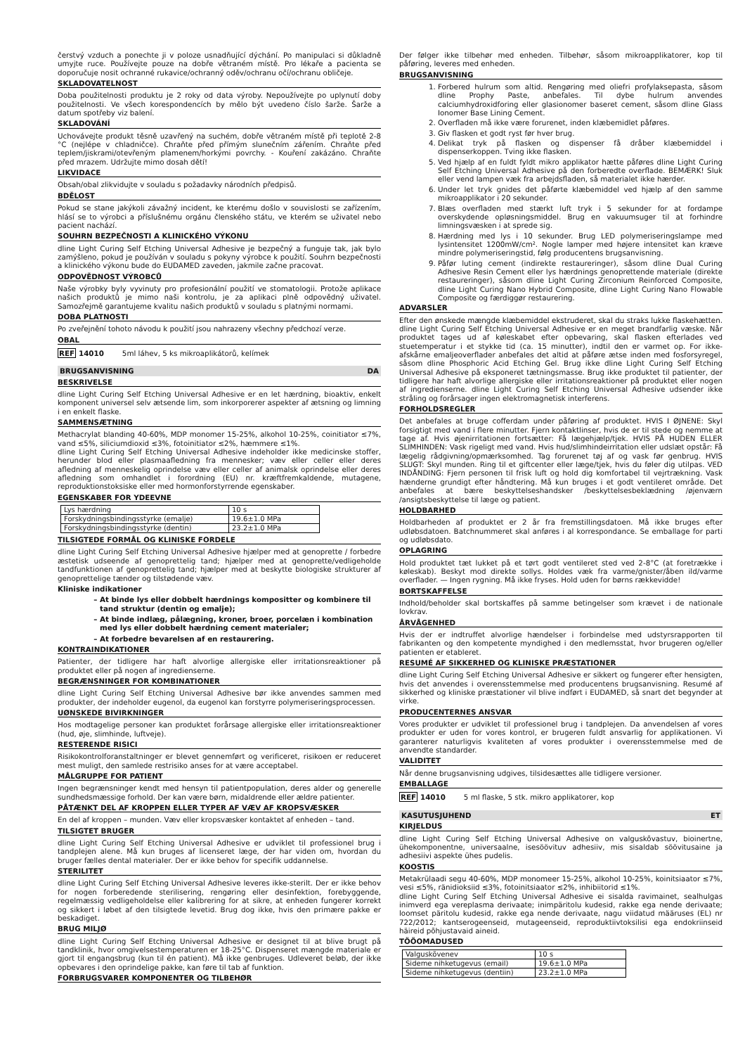čerstvý vzduch a ponechte ji v poloze usnadňující dýchání. Po manipulaci si důkladně umyjte ruce. Používejte pouze na dobře větraném místě. Pro lékaře a pacienta se doporučuje nosit ochranné rukavice/ochranný oděv/ochranu očí/ochranu obličeje.
SKLADOVATELNOST
Doba použitelnosti produktu je 2 roky od data výroby. Nepoužívejte po uplynutí doby použitelnosti. Ve všech korespondencích by mělo být uvedeno číslo šarže. Šarže a datum spotřeby viz balení.
SKLADOVÁNÍ
Uchovávejte produkt těsně uzavřený na suchém, dobře větraném místě při teplotě 2-8 °C (nejlépe v chladničce). Chraňte před přímým slunečním zářením. Chraňte před teplem/jiskrami/otevřeným plamenem/horkými povrchy. - Kouření zakázáno. Chraňte před mrazem. Udržujte mimo dosah dětí!
LIKVIDACE
Obsah/obal zlikvidujte v souladu s požadavky národních předpisů.
BDĚLOST
Pokud se stane jakýkoli závažný incident, ke kterému došlo v souvislosti se zařízením, hlásí se to výrobci a příslušnému orgánu členského státu, ve kterém se uživatel nebo pacient nachází.
SOUHRN BEZPEČNOSTI A KLINICKÉHO VÝKONU
dline Light Curing Self Etching Universal Adhesive je bezpečný a funguje tak, jak bylo zamýšleno, pokud je používán v souladu s pokyny výrobce k použití. Souhrn bezpečnosti a klinického výkonu bude do EUDAMED zaveden, jakmile začne pracovat.
ODPOVĚDNOST VÝROBCŮ
Naše výrobky byly vyvinuty pro profesionální použití ve stomatologii. Protože aplikace našich produktů je mimo naši kontrolu, je za aplikaci plně odpovědný uživatel. Samozřejmě garantujeme kvalitu našich produktů v souladu s platnými normami.
DOBA PLATNOSTI
Po zveřejnění tohoto návodu k použití jsou nahrazeny všechny předchozí verze.
OBAL
REF 14010 5ml láhev, 5 ks mikroaplikátorů, kelímek
BRUGSANVISNING DA
BESKRIVELSE
dline Light Curing Self Etching Universal Adhesive er en let hærdning, bioaktiv, enkelt komponent universel selv ætsende lim, som inkorporerer aspekter af ætsning og limning i en enkelt flaske.
SAMMENSÆTNING
Methacrylat blanding 40-60%, MDP monomer 15-25%, alkohol 10-25%, coinitiator ≤7%, vand ≤5%, siliciumdioxid ≤3%, fotoinitiator ≤2%, hæmmere ≤1%.
dline Light Curing Self Etching Universal Adhesive indeholder ikke medicinske stoffer, herunder blod eller plasmaafledning fra mennesker; væv eller celler eller deres afledning af menneskelig oprindelse væv eller celler af animalsk oprindelse eller deres afledning som omhandlet i forordning (EU) nr. kræftfremkaldende, mutagene, reproduktionstoksiske eller med hormonforstyrrende egenskaber.
EGENSKABER FOR YDEEVNE
| Lys hærdning | 10 s |
| Forskydningsbindingsstyrke (emalje) | 19.6±1.0 MPa |
| Forskydningsbindingsstyrke (dentin) | 23.2±1.0 MPa |
TILSIGTEDE FORMÅL OG KLINISKE FORDELE
dline Light Curing Self Etching Universal Adhesive hjælper med at genoprette / forbedre æstetisk udseende af genoprettelig tand; hjælper med at genoprette/vedligeholde tandfunktionen af genoprettelig tand; hjælper med at beskytte biologiske strukturer af genoprettelige tænder og tilstødende væv.
Kliniske indikationer
At binde lys eller dobbelt hærdnings kompositter og kombinere til tand struktur (dentin og emalje);
At binde indlæg, pålægning, kroner, broer, porcelæn i kombination med lys eller dobbelt hærdning cement materialer;
At forbedre bevarelsen af en restaurering.
KONTRAINDIKATIONER
Patienter, der tidligere har haft alvorlige allergiske eller irritationsreaktioner på produktet eller på nogen af ingredienserne.
BEGRÆNSNINGER FOR KOMBINATIONER
dline Light Curing Self Etching Universal Adhesive bør ikke anvendes sammen med produkter, der indeholder eugenol, da eugenol kan forstyrre polymeriseringsprocessen.
UØNSKEDE BIVIRKNINGER
Hos modtagelige personer kan produktet forårsage allergiske eller irritationsreaktioner (hud, øje, slimhinde, luftveje).
RESTERENDE RISICI
Risikokontrolforanstaltninger er blevet gennemført og verificeret, risikoen er reduceret mest muligt, den samlede restrisiko anses for at være acceptabel.
MÅLGRUPPE FOR PATIENT
Ingen begrænsninger kendt med hensyn til patientpopulation, deres alder og generelle sundhedsmæssige forhold. Der kan være børn, midaldrende eller ældre patienter.
PÅTÆNKT DEL AF KROPPEN ELLER TYPER AF VÆV AF KROPSVÆSKER
En del af kroppen – munden. Væv eller kropsvæsker kontaktet af enheden – tand.
TILSIGTET BRUGER
dline Light Curing Self Etching Universal Adhesive er udviklet til professionel brug i tandplejen alene. Må kun bruges af licenseret læge, der har viden om, hvordan du bruger fælles dental materialer. Der er ikke behov for specifik uddannelse.
STERILITET
dline Light Curing Self Etching Universal Adhesive leveres ikke-sterilt. Der er ikke behov for nogen forberedende sterilisering, rengøring eller desinfektion, forebyggende, regelmæssig vedligeholdelse eller kalibrering for at sikre, at enheden fungerer korrekt og sikkert i løbet af den tilsigtede levetid. Brug dog ikke, hvis den primære pakke er beskadiget.
BRUG MILJØ
dline Light Curing Self Etching Universal Adhesive er designet til at blive brugt på tandklinik, hvor omgivelsestemperaturen er 18-25°C. Dispenseret mængde materiale er gjort til engangsbrug (kun til én patient). Må ikke genbruges. Udleveret beløb, der ikke opbevares i den oprindelige pakke, kan føre til tab af funktion.
FORBRUGSVARER KOMPONENTER OG TILBEHØR
Der følger ikke tilbehør med enheden. Tilbehør, såsom mikroapplikatorer, kop til påføring, leveres med enheden.
BRUGSANVISNING
1. Forbered hulrum som altid. Rengøring med oliefri profylaksepasta, såsom dline Prophy Paste, anbefales. Til dybe hulrum anvendes calciumhydroxidforing eller glasionomer baseret cement, såsom dline Glass Ionomer Base Lining Cement.
2. Overfladen må ikke være forurenet, inden klæbemidlet påføres.
3. Giv flasken et godt ryst før hver brug.
4. Delikat tryk på flasken og dispenser få dråber klæbemiddel i dispenserkoppen. Tving ikke flasken.
5. Ved hjælp af en fuldt fyldt mikro applikator hætte påføres dline Light Curing Self Etching Universal Adhesive på den forberedte overflade. BEMÆRK! Sluk eller vend lampen væk fra arbejdsfladen, så materialet ikke hærder.
6. Under let tryk gnides det påførte klæbemiddel ved hjælp af den samme mikroapplikator i 20 sekunder.
7. Blæs overfladen med stærkt luft tryk i 5 sekunder for at fordampe overskydende opløsningsmiddel. Brug en vakuumsuger til at forhindre limningsvæsken i at sprede sig.
8. Hærdning med lys i 10 sekunder. Brug LED polymeriseringslampe med lysintensitet 1200mW/cm². Nogle lamper med højere intensitet kan kræve mindre polymeriseringstid, følg producentens brugsanvisning.
9. Påfør luting cement (indirekte restaureringer), såsom dline Dual Curing Adhesive Resin Cement eller lys hærdnings genoprettende materiale (direkte restaureringer), såsom dline Light Curing Zirconium Reinforced Composite, dline Light Curing Nano Hybrid Composite, dline Light Curing Nano Flowable Composite og færdiggør restaurering.
ADVARSLER
Efter den ønskede mængde klæbemiddel ekstruderet, skal du straks lukke flaskehætten. dline Light Curing Self Etching Universal Adhesive er en meget brandfarlig væske. Når produktet tages ud af køleskabet efter opbevaring, skal flasken efterlades ved stuetemperatur i et stykke tid (ca. 15 minutter), indtil den er varmet op. For ikke-afskårne emaljeoverflader anbefales det altid at påføre ætse inden med fosforsyregel, såsom dline Phosphoric Acid Etching Gel. Brug ikke dline Light Curing Self Etching Universal Adhesive på eksponeret tætningsmasse. Brug ikke produktet til patienter, der tidligere har haft alvorlige allergiske eller irritationsreaktioner på produktet eller nogen af ingredienserne. dline Light Curing Self Etching Universal Adhesive udsender ikke stråling og forårsager ingen elektromagnetisk interferens.
FORHOLDSREGLER
Det anbefales at bruge cofferdam under påføring af produktet. HVIS I ØJNENE: Skyl forsigtigt med vand i flere minutter. Fjern kontaktlinser, hvis de er til stede og nemme at tage af. Hvis øjenirritationen fortsætter: Få lægehjælp/tjek. HVIS PÅ HUDEN ELLER SLIMHINDEN: Vask rigeligt med vand. Hvis hud/slimhindeirritation eller udslæt opstår: Få lægelig rådgivning/opmærksomhed. Tag forurenet tøj af og vask før genbrug. HVIS SLUGT: Skyl munden. Ring til et giftcenter eller læge/tjek, hvis du føler dig utilpas. VED INDÅNDING: Fjern personen til frisk luft og hold dig komfortabel til vejrtrækning. Vask hænderne grundigt efter håndtering. Må kun bruges i et godt ventileret område. Det anbefales at bære beskyttelseshandsker /beskyttelsesbeklædning /øjenværn /ansigtsbeskyttelse til læge og patient.
HOLDBARHED
Holdbarheden af produktet er 2 år fra fremstillingsdatoen. Må ikke bruges efter udløbsdatoen. Batchnummeret skal anføres i al korrespondance. Se emballage for parti og udløbsdato.
OPLAGRING
Hold produktet tæt lukket på et tørt godt ventileret sted ved 2-8°C (at foretrække i køleskab). Beskyt mod direkte sollys. Holdes væk fra varme/gnister/åben ild/varme overflader. — Ingen rygning. Må ikke fryses. Hold uden for børns rækkevidde!
BORTSKAFFELSE
Indhold/beholder skal bortskaffes på samme betingelser som krævet i de nationale lovkrav.
ÅRVÅGENHED
Hvis der er indtruffet alvorlige hændelser i forbindelse med udstyrsrapporten til fabrikanten og den kompetente myndighed i den medlemsstat, hvor brugeren og/eller patienten er etableret.
RESUMÉ AF SIKKERHED OG KLINISKE PRÆSTATIONER
dline Light Curing Self Etching Universal Adhesive er sikkert og fungerer efter hensigten, hvis det anvendes i overensstemmelse med producentens brugsanvisning. Resumé af sikkerhed og kliniske præstationer vil blive indført i EUDAMED, så snart det begynder at virke.
PRODUCENTERNES ANSVAR
Vores produkter er udviklet til professionel brug i tandplejen. Da anvendelsen af vores produkter er uden for vores kontrol, er brugeren fuldt ansvarlig for applikationen. Vi garanterer naturligvis kvaliteten af vores produkter i overensstemmelse med de anvendte standarder.
VALIDITET
Når denne brugsanvisning udgives, tilsidesættes alle tidligere versioner.
EMBALLAGE
REF 14010 5 ml flaske, 5 stk. mikro applikatorer, kop
KASUTUSJUHEND ET
KIRJELDUS
dline Light Curing Self Etching Universal Adhesive on valguskõvastuv, bioinertne, ühekomponentne, universaalne, isesöövituv adhesiiv, mis sisaldab söövitusaine ja adhesiivi aspekte ühes pudelis.
KOOSTIS
Metakrülaadi segu 40-60%, MDP monomeer 15-25%, alkohol 10-25%, koinitsiaator ≤7%, vesi ≤5%, ränidioksiid ≤3%, fotoinitsiaator ≤2%, inhibiitorid ≤1%.
dline Light Curing Self Etching Universal Adhesive ei sisalda ravimainet, sealhulgas inimverd ega vereplasma derivaate; inimpäritolu kudesid, rakke ega nende derivaate; loomset päritolu kudesid, rakke ega nende derivaate, nagu viidatud määruses (EL) nr 722/2012; kantserogeenseid, mutageenseid, reproduktiivtoksilisi ega endokriinseid häireid põhjustavaid aineid.
TÖÖOMADUSED
| Valguskõvenev | 10 s |
| Sideme nihketugevus (email) | 19.6±1.0 MPa |
| Sideme nihketugevus (dentiin) | 23.2±1.0 MPa |